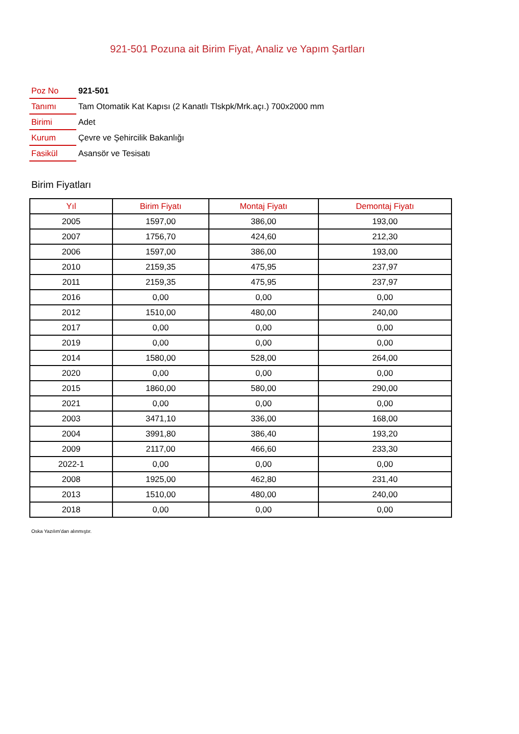921-501 Pozuna ait Birim Fiyat, Analiz ve Yapım Şartları
| Poz No | 921-501 |
| Tanımı | Tam Otomatik Kat Kapısı (2 Kanatlı Tlskpk/Mrk.açı.) 700x2000 mm |
| Birimi | Adet |
| Kurum | Çevre ve Şehircilik Bakanlığı |
| Fasikül | Asansör ve Tesisatı |
Birim Fiyatları
| Yıl | Birim Fiyatı | Montaj Fiyatı | Demontaj Fiyatı |
| --- | --- | --- | --- |
| 2005 | 1597,00 | 386,00 | 193,00 |
| 2007 | 1756,70 | 424,60 | 212,30 |
| 2006 | 1597,00 | 386,00 | 193,00 |
| 2010 | 2159,35 | 475,95 | 237,97 |
| 2011 | 2159,35 | 475,95 | 237,97 |
| 2016 | 0,00 | 0,00 | 0,00 |
| 2012 | 1510,00 | 480,00 | 240,00 |
| 2017 | 0,00 | 0,00 | 0,00 |
| 2019 | 0,00 | 0,00 | 0,00 |
| 2014 | 1580,00 | 528,00 | 264,00 |
| 2020 | 0,00 | 0,00 | 0,00 |
| 2015 | 1860,00 | 580,00 | 290,00 |
| 2021 | 0,00 | 0,00 | 0,00 |
| 2003 | 3471,10 | 336,00 | 168,00 |
| 2004 | 3991,80 | 386,40 | 193,20 |
| 2009 | 2117,00 | 466,60 | 233,30 |
| 2022-1 | 0,00 | 0,00 | 0,00 |
| 2008 | 1925,00 | 462,80 | 231,40 |
| 2013 | 1510,00 | 480,00 | 240,00 |
| 2018 | 0,00 | 0,00 | 0,00 |
Oska Yazılım'dan alınmıştır.